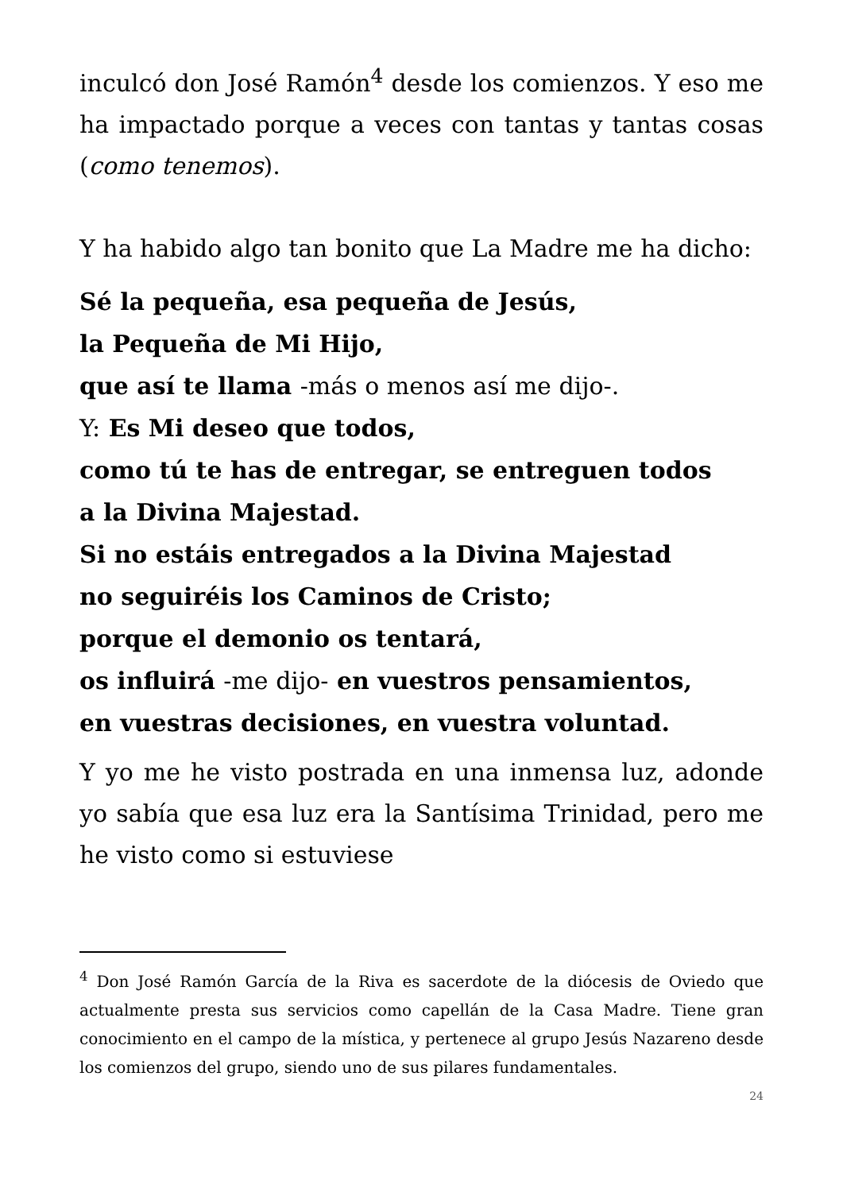inculcó don José Ramón<sup>4</sup> desde los comienzos. Y eso me ha impactado porque a veces con tantas y tantas cosas (como tenemos).
Y ha habido algo tan bonito que La Madre me ha dicho:
Sé la pequeña, esa pequeña de Jesús,
la Pequeña de Mi Hijo,
que así te llama -más o menos así me dijo-.
Y: Es Mi deseo que todos,
como tú te has de entregar, se entreguen todos
a la Divina Majestad.
Si no estáis entregados a la Divina Majestad
no seguiréis los Caminos de Cristo;
porque el demonio os tentará,
os influirá -me dijo- en vuestros pensamientos,
en vuestras decisiones, en vuestra voluntad.
Y yo me he visto postrada en una inmensa luz, adonde yo sabía que esa luz era la Santísima Trinidad, pero me he visto como si estuviese
<sup>4</sup> Don José Ramón García de la Riva es sacerdote de la diócesis de Oviedo que actualmente presta sus servicios como capellán de la Casa Madre. Tiene gran conocimiento en el campo de la mística, y pertenece al grupo Jesús Nazareno desde los comienzos del grupo, siendo uno de sus pilares fundamentales.
24